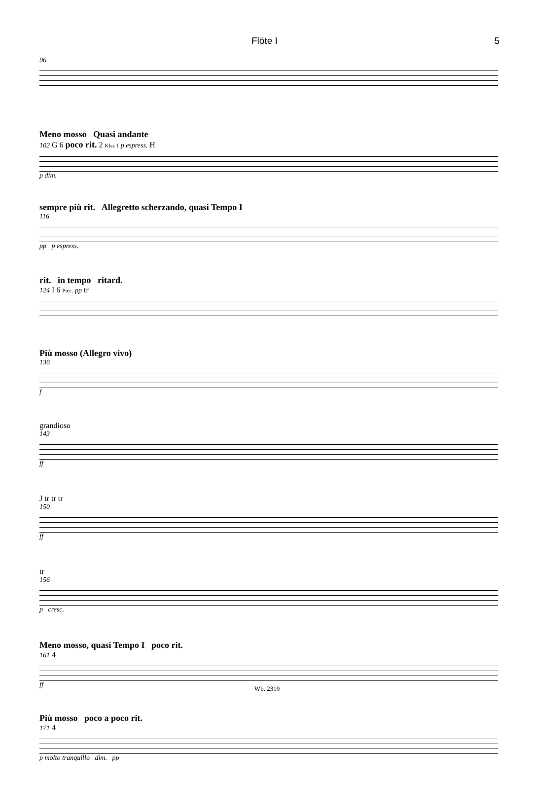Flöte I 5
96
Meno mosso Quasi andante
102 G 6 poco rit. 2 Klar. I p espress. H
p dim.
sempre più rit. Allegretto scherzando, quasi Tempo I
116
pp p espress.
rit. in tempo ritard.
124 I 6 Picc. pp tr
Più mosso (Allegro vivo)
136
f
grandioso
143
ff
J tr tr tr
150
ff
tr
156
p cresc.
Meno mosso, quasi Tempo I poco rit.
161 4
ff
Più mosso poco a poco rit.
171 4
p molto tranquillo dim. pp
Wb. 2319